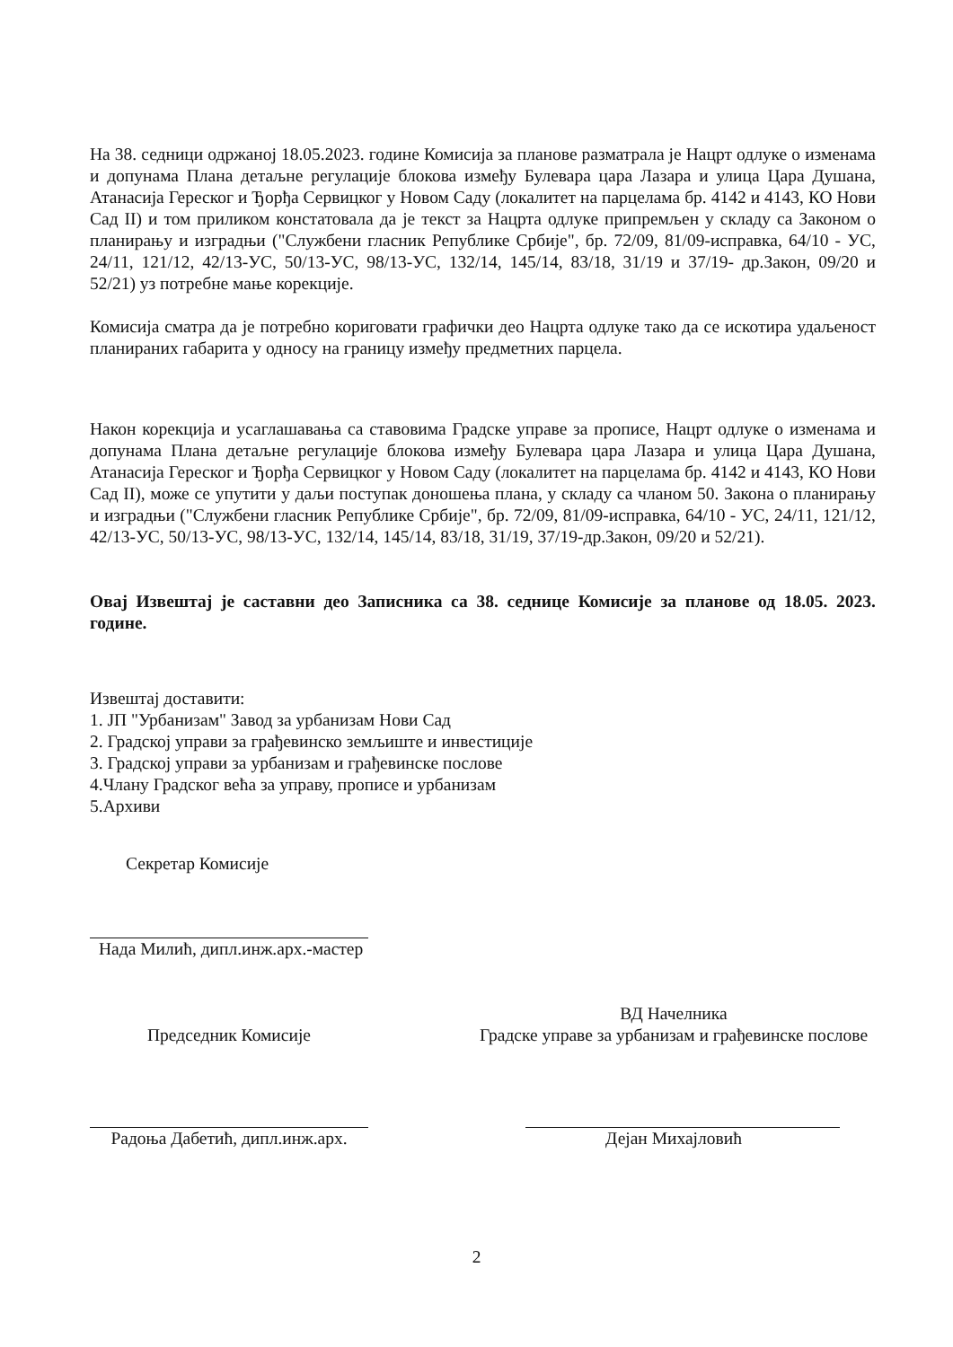На 38. седници одржаној 18.05.2023. године Комисија за планове разматрала је Нацрт одлуке о изменама и допунама Плана детаљне регулације блокова између Булевара цара Лазара и улица Цара Душана, Атанасија Гереског и Ђорђа Сервицког у Новом Саду (локалитет на парцелама бр. 4142 и 4143, КО Нови Сад II) и том приликом констатовала да је текст за Нацрта одлуке припремљен у складу са Законом о планирању и изградњи ("Службени гласник Републике Србије", бр. 72/09, 81/09-исправка, 64/10 - УС, 24/11, 121/12, 42/13-УС, 50/13-УС, 98/13-УС, 132/14, 145/14, 83/18, 31/19 и 37/19- др.Закон, 09/20 и 52/21) уз потребне мање корекције.
Комисија сматра да је потребно кориговати графички део Нацрта одлуке тако да се искотира удаљеност планираних габарита у односу на границу између предметних парцела.
Након корекција и усаглашавања са ставовима Градске управе за прописе, Нацрт одлуке о изменама и допунама Плана детаљне регулације блокова између Булевара цара Лазара и улица Цара Душана, Атанасија Гереског и Ђорђа Сервицког у Новом Саду (локалитет на парцелама бр. 4142 и 4143, КО Нови Сад II), може се упутити у даљи поступак доношења плана, у складу са чланом 50. Закона о планирању и изградњи ("Службени гласник Републике Србије", бр. 72/09, 81/09-исправка, 64/10 - УС, 24/11, 121/12, 42/13-УС, 50/13-УС, 98/13-УС, 132/14, 145/14, 83/18, 31/19, 37/19-др.Закон, 09/20 и 52/21).
Овај Извештај је саставни део Записника са 38. седнице Комисије за планове од 18.05. 2023. године.
Извештај доставити:
1. ЈП "Урбанизам" Завод за урбанизам Нови Сад
2. Градској управи за грађевинско земљиште и инвестиције
3. Градској управи за урбанизам и грађевинске послове
4.Члану Градског већа за управу, прописе и урбанизам
5.Архиви
Секретар Комисије
Нада Милић, дипл.инж.арх.-мастер
Председник Комисије
Радоња Дабетић, дипл.инж.арх.
ВД Начелника
Градске управе за урбанизам и грађевинске послове
Дејан Михајловић
2